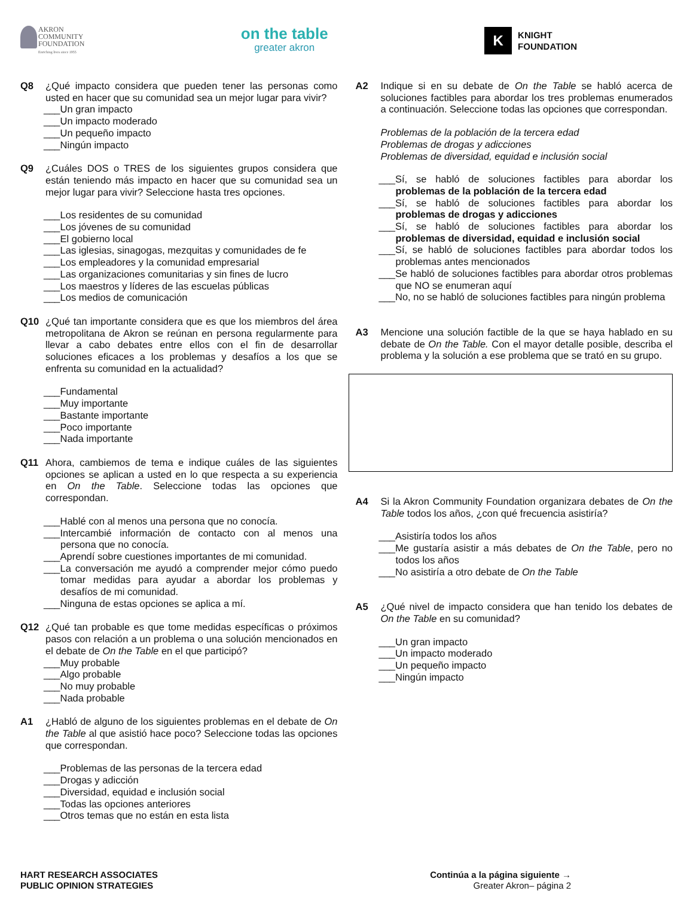AKRON
COMMUNITY
FOUNDATION
Enriching lives since 1955
on the table
greater akron
K
KNIGHT
FOUNDATION
Q8 ¿Qué impacto considera que pueden tener las personas como usted en hacer que su comunidad sea un mejor lugar para vivir?
___Un gran impacto
___Un impacto moderado
___Un pequeño impacto
___Ningún impacto
Q9 ¿Cuáles DOS o TRES de los siguientes grupos considera que están teniendo más impacto en hacer que su comunidad sea un mejor lugar para vivir? Seleccione hasta tres opciones.
___Los residentes de su comunidad
___Los jóvenes de su comunidad
___El gobierno local
___Las iglesias, sinagogas, mezquitas y comunidades de fe
___Los empleadores y la comunidad empresarial
___Las organizaciones comunitarias y sin fines de lucro
___Los maestros y líderes de las escuelas públicas
___Los medios de comunicación
Q10 ¿Qué tan importante considera que es que los miembros del área metropolitana de Akron se reúnan en persona regularmente para llevar a cabo debates entre ellos con el fin de desarrollar soluciones eficaces a los problemas y desafíos a los que se enfrenta su comunidad en la actualidad?
___Fundamental
___Muy importante
___Bastante importante
___Poco importante
___Nada importante
Q11 Ahora, cambiemos de tema e indique cuáles de las siguientes opciones se aplican a usted en lo que respecta a su experiencia en On the Table. Seleccione todas las opciones que correspondan.
___Hablé con al menos una persona que no conocía.
___Intercambié información de contacto con al menos una persona que no conocía.
___Aprendí sobre cuestiones importantes de mi comunidad.
___La conversación me ayudó a comprender mejor cómo puedo tomar medidas para ayudar a abordar los problemas y desafíos de mi comunidad.
___Ninguna de estas opciones se aplica a mí.
Q12 ¿Qué tan probable es que tome medidas específicas o próximos pasos con relación a un problema o una solución mencionados en el debate de On the Table en el que participó?
___Muy probable
___Algo probable
___No muy probable
___Nada probable
A1 ¿Habló de alguno de los siguientes problemas en el debate de On the Table al que asistió hace poco? Seleccione todas las opciones que correspondan.
___Problemas de las personas de la tercera edad
___Drogas y adicción
___Diversidad, equidad e inclusión social
___Todas las opciones anteriores
___Otros temas que no están en esta lista
A2 Indique si en su debate de On the Table se habló acerca de soluciones factibles para abordar los tres problemas enumerados a continuación. Seleccione todas las opciones que correspondan.
Problemas de la población de la tercera edad
Problemas de drogas y adicciones
Problemas de diversidad, equidad e inclusión social
___Sí, se habló de soluciones factibles para abordar los problemas de la población de la tercera edad
___Sí, se habló de soluciones factibles para abordar los problemas de drogas y adicciones
___Sí, se habló de soluciones factibles para abordar los problemas de diversidad, equidad e inclusión social
___Sí, se habló de soluciones factibles para abordar todos los problemas antes mencionados
___Se habló de soluciones factibles para abordar otros problemas que NO se enumeran aquí
___No, no se habló de soluciones factibles para ningún problema
A3 Mencione una solución factible de la que se haya hablado en su debate de On the Table. Con el mayor detalle posible, describa el problema y la solución a ese problema que se trató en su grupo.
A4 Si la Akron Community Foundation organizara debates de On the Table todos los años, ¿con qué frecuencia asistiría?
___Asistiría todos los años
___Me gustaría asistir a más debates de On the Table, pero no todos los años
___No asistiría a otro debate de On the Table
A5 ¿Qué nivel de impacto considera que han tenido los debates de On the Table en su comunidad?
___Un gran impacto
___Un impacto moderado
___Un pequeño impacto
___Ningún impacto
HART RESEARCH ASSOCIATES
PUBLIC OPINION STRATEGIES
Continúa a la página siguiente →
Greater Akron– página 2